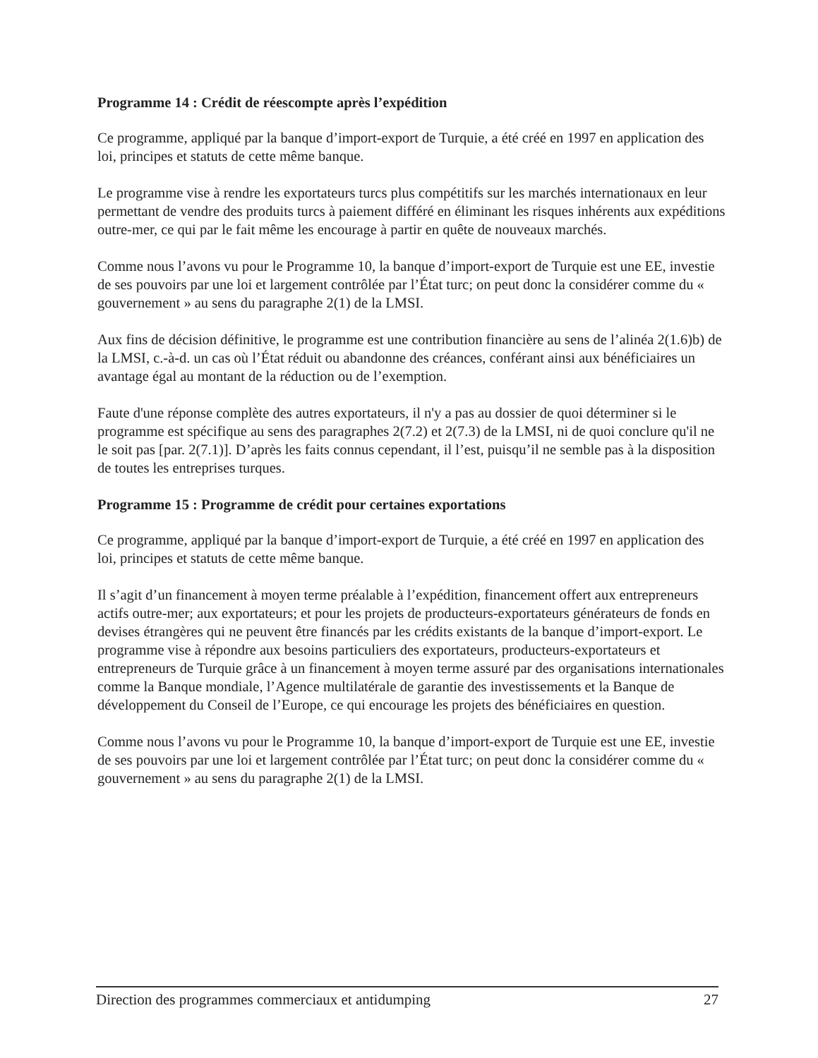Programme 14 : Crédit de réescompte après l’expédition
Ce programme, appliqué par la banque d’import-export de Turquie, a été créé en 1997 en application des loi, principes et statuts de cette même banque.
Le programme vise à rendre les exportateurs turcs plus compétitifs sur les marchés internationaux en leur permettant de vendre des produits turcs à paiement différé en éliminant les risques inhérents aux expéditions outre-mer, ce qui par le fait même les encourage à partir en quête de nouveaux marchés.
Comme nous l’avons vu pour le Programme 10, la banque d’import-export de Turquie est une EE, investie de ses pouvoirs par une loi et largement contrôlée par l’État turc; on peut donc la considérer comme du « gouvernement » au sens du paragraphe 2(1) de la LMSI.
Aux fins de décision définitive, le programme est une contribution financière au sens de l’alinéa 2(1.6)b) de la LMSI, c.-à-d. un cas où l’État réduit ou abandonne des créances, conférant ainsi aux bénéficiaires un avantage égal au montant de la réduction ou de l’exemption.
Faute d'une réponse complète des autres exportateurs, il n'y a pas au dossier de quoi déterminer si le programme est spécifique au sens des paragraphes 2(7.2) et 2(7.3) de la LMSI, ni de quoi conclure qu'il ne le soit pas [par. 2(7.1)]. D’après les faits connus cependant, il l’est, puisqu’il ne semble pas à la disposition de toutes les entreprises turques.
Programme 15 : Programme de crédit pour certaines exportations
Ce programme, appliqué par la banque d’import-export de Turquie, a été créé en 1997 en application des loi, principes et statuts de cette même banque.
Il s’agit d’un financement à moyen terme préalable à l’expédition, financement offert aux entrepreneurs actifs outre-mer; aux exportateurs; et pour les projets de producteurs-exportateurs générateurs de fonds en devises étrangères qui ne peuvent être financés par les crédits existants de la banque d’import-export. Le programme vise à répondre aux besoins particuliers des exportateurs, producteurs-exportateurs et entrepreneurs de Turquie grâce à un financement à moyen terme assuré par des organisations internationales comme la Banque mondiale, l’Agence multilatérale de garantie des investissements et la Banque de développement du Conseil de l’Europe, ce qui encourage les projets des bénéficiaires en question.
Comme nous l’avons vu pour le Programme 10, la banque d’import-export de Turquie est une EE, investie de ses pouvoirs par une loi et largement contrôlée par l’État turc; on peut donc la considérer comme du « gouvernement » au sens du paragraphe 2(1) de la LMSI.
Direction des programmes commerciaux et antidumping 27